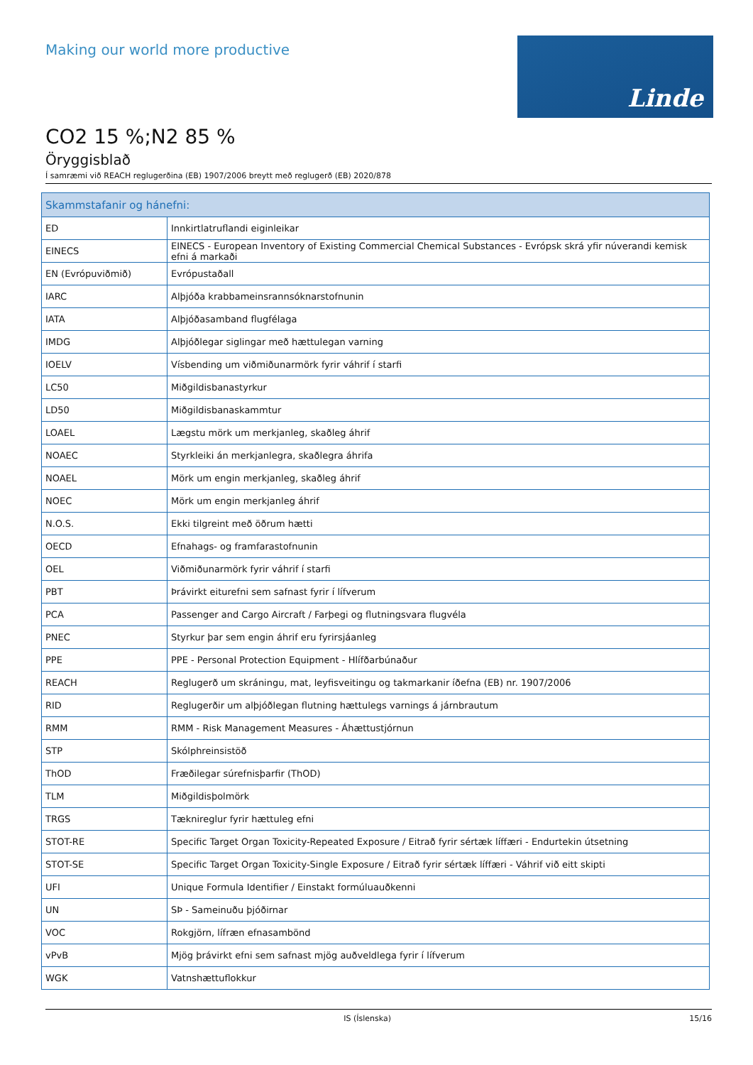Making our world more productive
Linde
CO2 15 %;N2 85 %
Öryggisblað
Í samræmi við REACH reglugerðina (EB) 1907/2006 breytt með reglugerð (EB) 2020/878
| Skammstafanir og hánefni: | |
| --- | --- |
| ED | Innkirtlatruflandi eiginleikar |
| EINECS | EINECS - European Inventory of Existing Commercial Chemical Substances - Evrópsk skrá yfir núverandi kemisk efni á markaði |
| EN (Evrópuviðmið) | Evrópustaðall |
| IARC | Alþjóða krabbameinsrannsóknarstofnunin |
| IATA | Alþjóðasamband flugfélaga |
| IMDG | Alþjóðlegar siglingar með hættulegan varning |
| IOELV | Vísbending um viðmiðunarmörk fyrir váhrif í starfi |
| LC50 | Miðgildisbanastyrkur |
| LD50 | Miðgildisbanaskammtur |
| LOAEL | Lægstu mörk um merkjanleg, skaðleg áhrif |
| NOAEC | Styrkleiki án merkjanlegra, skaðlegra áhrifa |
| NOAEL | Mörk um engin merkjanleg, skaðleg áhrif |
| NOEC | Mörk um engin merkjanleg áhrif |
| N.O.S. | Ekki tilgreint með öðrum hætti |
| OECD | Efnahags- og framfarastofnunin |
| OEL | Viðmiðunarmörk fyrir váhrif í starfi |
| PBT | Þrávirkt eiturefni sem safnast fyrir í lífverum |
| PCA | Passenger and Cargo Aircraft / Farþegi og flutningsvara flugvéla |
| PNEC | Styrkur þar sem engin áhrif eru fyrirsjáanleg |
| PPE | PPE - Personal Protection Equipment - Hlífðarbúnaður |
| REACH | Reglugerð um skráningu, mat, leyfisveitingu og takmarkanir íðefna (EB) nr. 1907/2006 |
| RID | Reglugerðir um alþjóðlegan flutning hættulegs varnings á járnbrautum |
| RMM | RMM - Risk Management Measures - Áhættustjórnun |
| STP | Skólphreinsistöð |
| ThOD | Fræðilegar súrefnisþarfir (ThOD) |
| TLM | Miðgildisþolmörk |
| TRGS | Tæknireglur fyrir hættuleg efni |
| STOT-RE | Specific Target Organ Toxicity-Repeated Exposure / Eitrað fyrir sértæk líffæri - Endurtekin útsetning |
| STOT-SE | Specific Target Organ Toxicity-Single Exposure / Eitrað fyrir sértæk líffæri - Váhrif við eitt skipti |
| UFI | Unique Formula Identifier / Einstakt formúluauðkenni |
| UN | SÞ - Sameinuðu þjóðirnar |
| VOC | Rokgjörn, lífræn efnasambönd |
| vPvB | Mjög þrávirkt efni sem safnast mjög auðveldlega fyrir í lífverum |
| WGK | Vatnshættuflokkur |
IS (Íslenska) 15/16